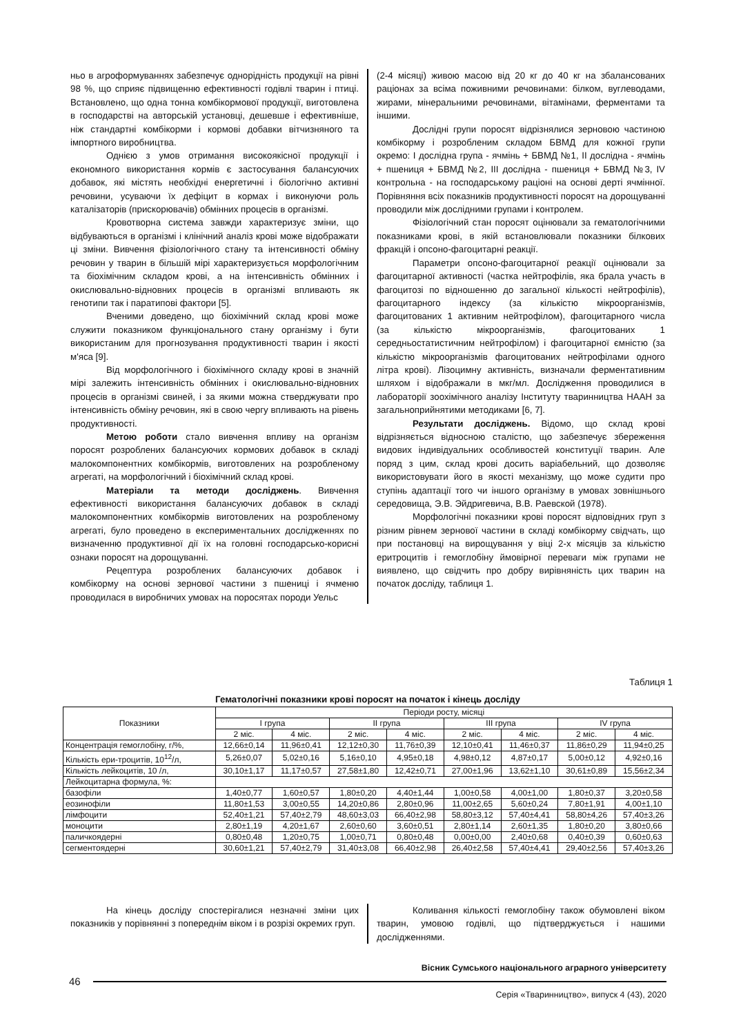ньо в агроформуваннях забезпечує однорідність продукції на рівні 98 %, що сприяє підвищенню ефективності годівлі тварин і птиці. Встановлено, що одна тонна комбікормової продукції, виготовлена в господарстві на авторській установці, дешевше і ефективніше, ніж стандартні комбікорми і кормові добавки вітчизняного та імпортного виробництва.
Однією з умов отримання високоякісної продукції і економного використання кормів є застосування балансуючих добавок, які містять необхідні енергетичні і біологічно активні речовини, усуваючи їх дефіцит в кормах і виконуючи роль каталізаторів (прискорювачів) обмінних процесів в організмі.
Кровотворна система завжди характеризує зміни, що відбуваються в організмі і клінічний аналіз крові може відображати ці зміни. Вивчення фізіологічного стану та інтенсивності обміну речовин у тварин в більшій мірі характеризується морфологічним та біохімічним складом крові, а на інтенсивність обмінних і окислювально-відновних процесів в організмі впливають як генотипи так і паратипові фактори [5].
Вченими доведено, що біохімічний склад крові може служити показником функціонального стану організму і бути використаним для прогнозування продуктивності тварин і якості м'яса [9].
Від морфологічного і біохімічного складу крові в значній мірі залежить інтенсивність обмінних і окислювально-відновних процесів в організмі свиней, і за якими можна стверджувати про інтенсивність обміну речовин, які в свою чергу впливають на рівень продуктивності.
Метою роботи стало вивчення впливу на організм поросят розроблених балансуючих кормових добавок в складі малокомпонентних комбікормів, виготовлених на розробленому агрегаті, на морфологічний і біохімічний склад крові.
Матеріали та методи досліджень. Вивчення ефективності використання балансуючих добавок в складі малокомпонентних комбікормів виготовлених на розробленому агрегаті, було проведено в експериментальних дослідженнях по визначенню продуктивної дії їх на головні господарсько-корисні ознаки поросят на дорощуванні.
Рецептура розроблених балансуючих добавок і комбікорму на основі зернової частини з пшениці і ячменю проводилася в виробничих умовах на поросятах породи Уельс
(2-4 місяці) живою масою від 20 кг до 40 кг на збалансованих раціонах за всіма поживними речовинами: білком, вуглеводами, жирами, мінеральними речовинами, вітамінами, ферментами та іншими.
Дослідні групи поросят відрізнялися зерновою частиною комбікорму і розробленим складом БВМД для кожної групи окремо: І дослідна група - ячмінь + БВМД №1, ІІ дослідна - ячмінь + пшениця + БВМД №2, ІІІ дослідна - пшениця + БВМД №3, IV контрольна - на господарському раціоні на основі дерті ячмінної. Порівняння всіх показників продуктивності поросят на дорощуванні проводили між дослідними групами і контролем.
Фізіологічний стан поросят оцінювали за гематологічними показниками крові, в якій встановлювали показники білкових фракцій і опсоно-фагоцитарні реакції.
Параметри опсоно-фагоцитарної реакції оцінювали за фагоцитарної активності (частка нейтрофілів, яка брала участь в фагоцитозі по відношенню до загальної кількості нейтрофілів), фагоцитарного індексу (за кількістю мікроорганізмів, фагоцитованих 1 активним нейтрофілом), фагоцитарного числа (за кількістю мікроорганізмів, фагоцитованих 1 середньостатистичним нейтрофілом) і фагоцитарної ємністю (за кількістю мікроорганізмів фагоцитованих нейтрофілами одного літра крові). Лізоцимну активність, визначали ферментативним шляхом і відображали в мкг/мл. Дослідження проводилися в лабораторії зоохімічного аналізу Інституту тваринництва НААН за загальноприйнятими методиками [6, 7].
Результати досліджень. Відомо, що склад крові відрізняється відносною сталістю, що забезпечує збереження видових індивідуальних особливостей конституції тварин. Але поряд з цим, склад крові досить варіабельний, що дозволяє використовувати його в якості механізму, що може судити про ступінь адаптації того чи іншого організму в умовах зовнішнього середовища, Э.В. Эйдригевича, В.В. Раевской (1978).
Морфологічні показники крові поросят відповідних груп з різним рівнем зернової частини в складі комбікорму свідчать, що при постановці на вирощування у віці 2-х місяців за кількістю еритроцитів і гемоглобіну ймовірної переваги між групами не виявлено, що свідчить про добру вирівняність цих тварин на початок досліду, таблиця 1.
Таблиця 1
Гематологічні показники крові поросят на початок і кінець досліду
| Показники | Періоди росту, місяці | | | | | | | |
| --- | --- | --- | --- | --- | --- | --- | --- | --- |
| | І група | | ІІ група | | ІІІ група | | IV група | |
| | 2 міс. | 4 міс. | 2 міс. | 4 міс. | 2 міс. | 4 міс. | 2 міс. | 4 міс. |
| Концентрація гемоглобіну, г/%, | 12,66±0,14 | 11,96±0,41 | 12,12±0,30 | 11,76±0,39 | 12,10±0,41 | 11,46±0,37 | 11,86±0,29 | 11,94±0,25 |
| Кількість ери-троцитів, 10<sup>12</sup>/л, | 5,26±0,07 | 5,02±0,16 | 5,16±0,10 | 4,95±0,18 | 4,98±0,12 | 4,87±0,17 | 5,00±0,12 | 4,92±0,16 |
| Кількість лейкоцитів, 10 /л, | 30,10±1,17 | 11,17±0,57 | 27,58±1,80 | 12,42±0,71 | 27,00±1,96 | 13,62±1,10 | 30,61±0,89 | 15,56±2,34 |
| Лейкоцитарна формула, %: | | | | | | | | |
| базофіли | 1,40±0,77 | 1,60±0,57 | 1,80±0,20 | 4,40±1,44 | 1,00±0,58 | 4,00±1,00 | 1,80±0,37 | 3,20±0,58 |
| еозинофіли | 11,80±1,53 | 3,00±0,55 | 14,20±0,86 | 2,80±0,96 | 11,00±2,65 | 5,60±0,24 | 7,80±1,91 | 4,00±1,10 |
| лімфоцити | 52,40±1,21 | 57,40±2,79 | 48,60±3,03 | 66,40±2,98 | 58,80±3,12 | 57,40±4,41 | 58,80±4,26 | 57,40±3,26 |
| моноцити | 2,80±1,19 | 4,20±1,67 | 2,60±0,60 | 3,60±0,51 | 2,80±1,14 | 2,60±1,35 | 1,80±0,20 | 3,80±0,66 |
| паличкоядерні | 0,80±0,48 | 1,20±0,75 | 1,00±0,71 | 0,80±0,48 | 0,00±0,00 | 2,40±0,68 | 0,40±0,39 | 0,60±0,63 |
| сегментоядерні | 30,60±1,21 | 57,40±2,79 | 31,40±3,08 | 66,40±2,98 | 26,40±2,58 | 57,40±4,41 | 29,40±2,56 | 57,40±3,26 |
На кінець досліду спостерігалися незначні зміни цих показників у порівнянні з попереднім віком і в розрізі окремих груп.
Коливання кількості гемоглобіну також обумовлені віком тварин, умовою годівлі, що підтверджується і нашими дослідженнями.
Вісник Сумського національного аграрного університету
46
Серія «Тваринництво», випуск 4 (43), 2020